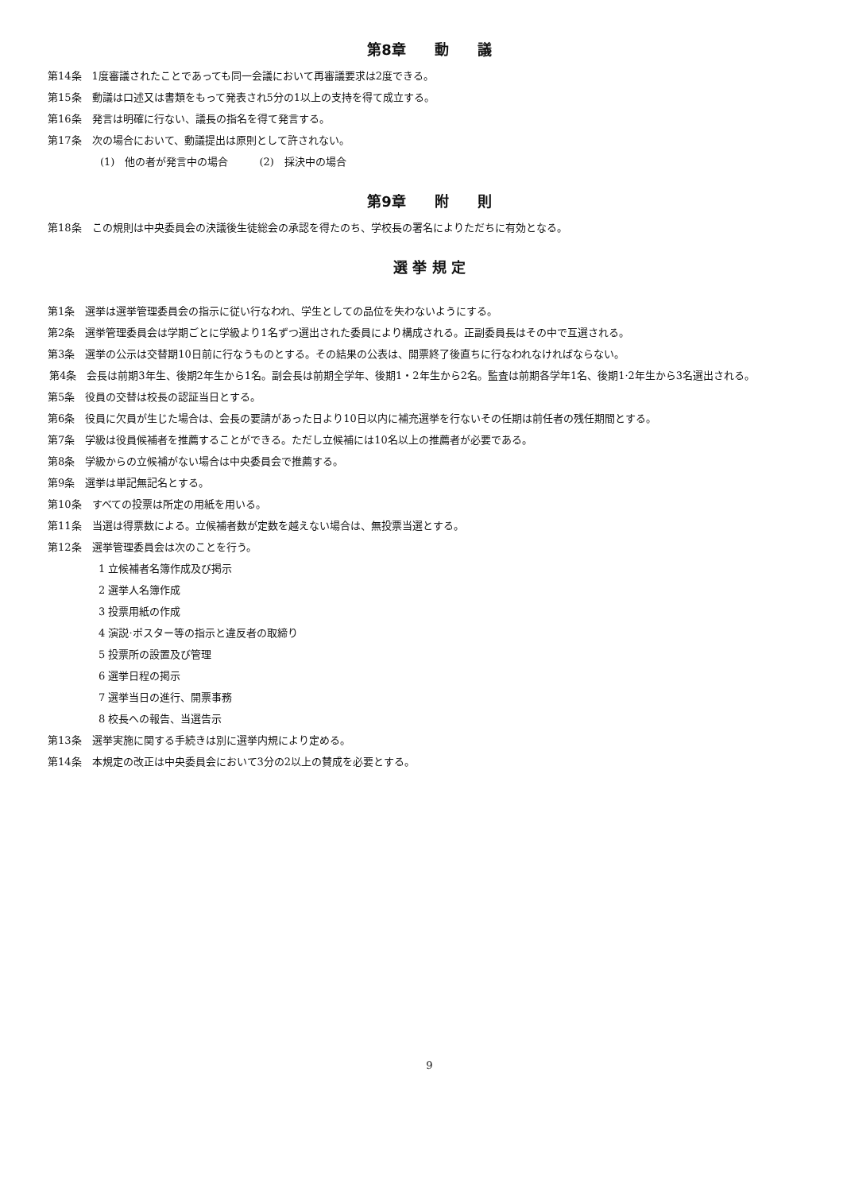第8章　　動　　議
第14条　1度審議されたことであっても同一会議において再審議要求は2度できる。
第15条　動議は口述又は書類をもって発表され5分の1以上の支持を得て成立する。
第16条　発言は明確に行ない、議長の指名を得て発言する。
第17条　次の場合において、動議提出は原則として許されない。
(1)　他の者が発言中の場合　　　(2)　採決中の場合
第9章　　附　　則
第18条　この規則は中央委員会の決議後生徒総会の承認を得たのち、学校長の署名によりただちに有効となる。
選 挙 規 定
第1条　選挙は選挙管理委員会の指示に従い行なわれ、学生としての品位を失わないようにする。
第2条　選挙管理委員会は学期ごとに学級より1名ずつ選出された委員により構成される。正副委員長はその中で互選される。
第3条　選挙の公示は交替期10日前に行なうものとする。その結果の公表は、開票終了後直ちに行なわれなければならない。
第4条　会長は前期3年生、後期2年生から1名。副会長は前期全学年、後期1・2年生から2名。監査は前期各学年1名、後期1·2年生から3名選出される。
第5条　役員の交替は校長の認証当日とする。
第6条　役員に欠員が生じた場合は、会長の要請があった日より10日以内に補充選挙を行ないその任期は前任者の残任期間とする。
第7条　学級は役員候補者を推薦することができる。ただし立候補には10名以上の推薦者が必要である。
第8条　学級からの立候補がない場合は中央委員会で推薦する。
第9条　選挙は単記無記名とする。
第10条　すべての投票は所定の用紙を用いる。
第11条　当選は得票数による。立候補者数が定数を越えない場合は、無投票当選とする。
第12条　選挙管理委員会は次のことを行う。
1 立候補者名簿作成及び掲示
2 選挙人名簿作成
3 投票用紙の作成
4 演説·ポスター等の指示と違反者の取締り
5 投票所の設置及び管理
6 選挙日程の掲示
7 選挙当日の進行、開票事務
8 校長への報告、当選告示
第13条　選挙実施に関する手続きは別に選挙内規により定める。
第14条　本規定の改正は中央委員会において3分の2以上の賛成を必要とする。
9